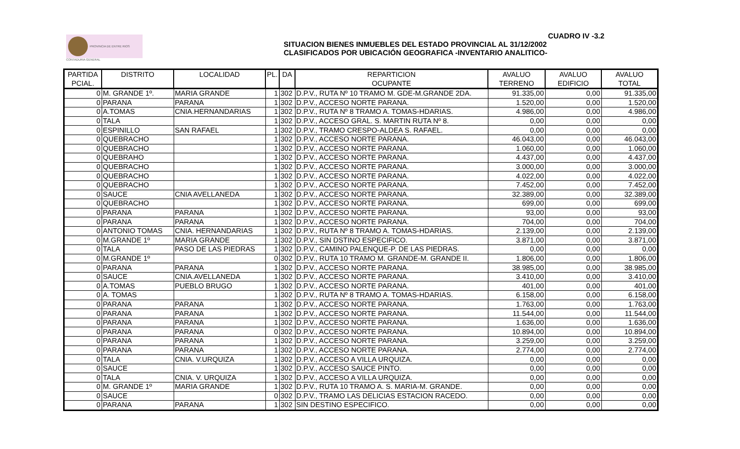PROVINCIA DE ENTRE RIOS CONTADURIA GENERAL
CUADRO IV -3.2
SITUACION BIENES INMUEBLES DEL ESTADO PROVINCIAL AL 31/12/2002
CLASIFICADOS POR UBICACIÓN GEOGRAFICA -INVENTARIO ANALITICO-
| PARTIDA PCIAL. | DISTRITO | LOCALIDAD | PL. | DA | REPARTICION OCUPANTE | AVALUO TERRENO | AVALUO EDIFICIO | AVALUO TOTAL |
| --- | --- | --- | --- | --- | --- | --- | --- | --- |
| 0 | M. GRANDE 1º. | MARIA GRANDE | 1 | 302 | D.P.V., RUTA Nº 10 TRAMO M. GDE-M.GRANDE 2DA. | 91.335,00 | 0,00 | 91.335,00 |
| 0 | PARANA | PARANA | 1 | 302 | D.P.V., ACCESO NORTE PARANA. | 1.520,00 | 0,00 | 1.520,00 |
| 0 | A.TOMAS | CNIA.HERNANDARIAS | 1 | 302 | D.P.V., RUTA Nº 8 TRAMO A. TOMAS-HDARIAS. | 4.986,00 | 0,00 | 4.986,00 |
| 0 | TALA | | 1 | 302 | D.P.V., ACCESO GRAL. S. MARTIN RUTA Nº 8. | 0,00 | 0,00 | 0,00 |
| 0 | ESPINILLO | SAN RAFAEL | 1 | 302 | D.P.V., TRAMO CRESPO-ALDEA S. RAFAEL. | 0,00 | 0,00 | 0,00 |
| 0 | QUEBRACHO | | 1 | 302 | D.P.V., ACCESO NORTE PARANA. | 46.043,00 | 0,00 | 46.043,00 |
| 0 | QUEBRACHO | | 1 | 302 | D.P.V., ACCESO NORTE PARANA. | 1.060,00 | 0,00 | 1.060,00 |
| 0 | QUEBRAHO | | 1 | 302 | D.P.V., ACCESO NORTE PARANA. | 4.437,00 | 0,00 | 4.437,00 |
| 0 | QUEBRACHO | | 1 | 302 | D.P.V., ACCESO NORTE PARANA. | 3.000,00 | 0,00 | 3.000,00 |
| 0 | QUEBRACHO | | 1 | 302 | D.P.V., ACCESO NORTE PARANA. | 4.022,00 | 0,00 | 4.022,00 |
| 0 | QUEBRACHO | | 1 | 302 | D.P.V., ACCESO NORTE PARANA. | 7.452,00 | 0,00 | 7.452,00 |
| 0 | SAUCE | CNIA AVELLANEDA | 1 | 302 | D.P.V., ACCESO NORTE PARANA. | 32.389,00 | 0,00 | 32.389,00 |
| 0 | QUEBRACHO | | 1 | 302 | D.P.V., ACCESO NORTE PARANA. | 699,00 | 0,00 | 699,00 |
| 0 | PARANA | PARANA | 1 | 302 | D.P.V., ACCESO NORTE PARANA. | 93,00 | 0,00 | 93,00 |
| 0 | PARANA | PARANA | 1 | 302 | D.P.V., ACCESO NORTE PARANA. | 704,00 | 0,00 | 704,00 |
| 0 | ANTONIO TOMAS | CNIA. HERNANDARIAS | 1 | 302 | D.P.V., RUTA Nº 8 TRAMO A. TOMAS-HDARIAS. | 2.139,00 | 0,00 | 2.139,00 |
| 0 | M.GRANDE 1º | MARIA GRANDE | 1 | 302 | D.P.V., SIN DSTINO ESPECIFICO. | 3.871,00 | 0,00 | 3.871,00 |
| 0 | TALA | PASO DE LAS PIEDRAS | 1 | 302 | D.P.V., CAMINO PALENQUE-P. DE LAS PIEDRAS. | 0,00 | 0,00 | 0,00 |
| 0 | M.GRANDE 1º | | 0 | 302 | D.P.V., RUTA 10 TRAMO M. GRANDE-M. GRANDE II. | 1.806,00 | 0,00 | 1.806,00 |
| 0 | PARANA | PARANA | 1 | 302 | D.P.V., ACCESO NORTE PARANA. | 38.985,00 | 0,00 | 38.985,00 |
| 0 | SAUCE | CNIA.AVELLANEDA | 1 | 302 | D.P.V., ACCESO NORTE PARANA. | 3.410,00 | 0,00 | 3.410,00 |
| 0 | A.TOMAS | PUEBLO BRUGO | 1 | 302 | D.P.V., ACCESO NORTE PARANA. | 401,00 | 0,00 | 401,00 |
| 0 | A. TOMAS | | 1 | 302 | D.P.V., RUTA Nº 8 TRAMO A. TOMAS-HDARIAS. | 6.158,00 | 0,00 | 6.158,00 |
| 0 | PARANA | PARANA | 1 | 302 | D.P.V., ACCESO NORTE PARANA. | 1.763,00 | 0,00 | 1.763,00 |
| 0 | PARANA | PARANA | 1 | 302 | D.P.V., ACCESO NORTE PARANA. | 11.544,00 | 0,00 | 11.544,00 |
| 0 | PARANA | PARANA | 1 | 302 | D.P.V., ACCESO NORTE PARANA. | 1.636,00 | 0,00 | 1.636,00 |
| 0 | PARANA | PARANA | 0 | 302 | D.P.V., ACCESO NORTE PARANA. | 10.894,00 | 0,00 | 10.894,00 |
| 0 | PARANA | PARANA | 1 | 302 | D.P.V., ACCESO NORTE PARANA. | 3.259,00 | 0,00 | 3.259,00 |
| 0 | PARANA | PARANA | 1 | 302 | D.P.V., ACCESO NORTE PARANA. | 2.774,00 | 0,00 | 2.774,00 |
| 0 | TALA | CNIA. V.URQUIZA | 1 | 302 | D.P.V., ACCESO A VILLA URQUIZA. | 0,00 | 0,00 | 0,00 |
| 0 | SAUCE | | 1 | 302 | D.P.V., ACCESO SAUCE PINTO. | 0,00 | 0,00 | 0,00 |
| 0 | TALA | CNIA. V. URQUIZA | 1 | 302 | D.P.V., ACCESO A VILLA URQUIZA. | 0,00 | 0,00 | 0,00 |
| 0 | M. GRANDE 1º | MARIA GRANDE | 1 | 302 | D.P.V., RUTA 10 TRAMO A. S. MARIA-M. GRANDE. | 0,00 | 0,00 | 0,00 |
| 0 | SAUCE | | 0 | 302 | D.P.V., TRAMO LAS DELICIAS ESTACION RACEDO. | 0,00 | 0,00 | 0,00 |
| 0 | PARANA | PARANA | 1 | 302 | SIN DESTINO ESPECIFICO. | 0,00 | 0,00 | 0,00 |